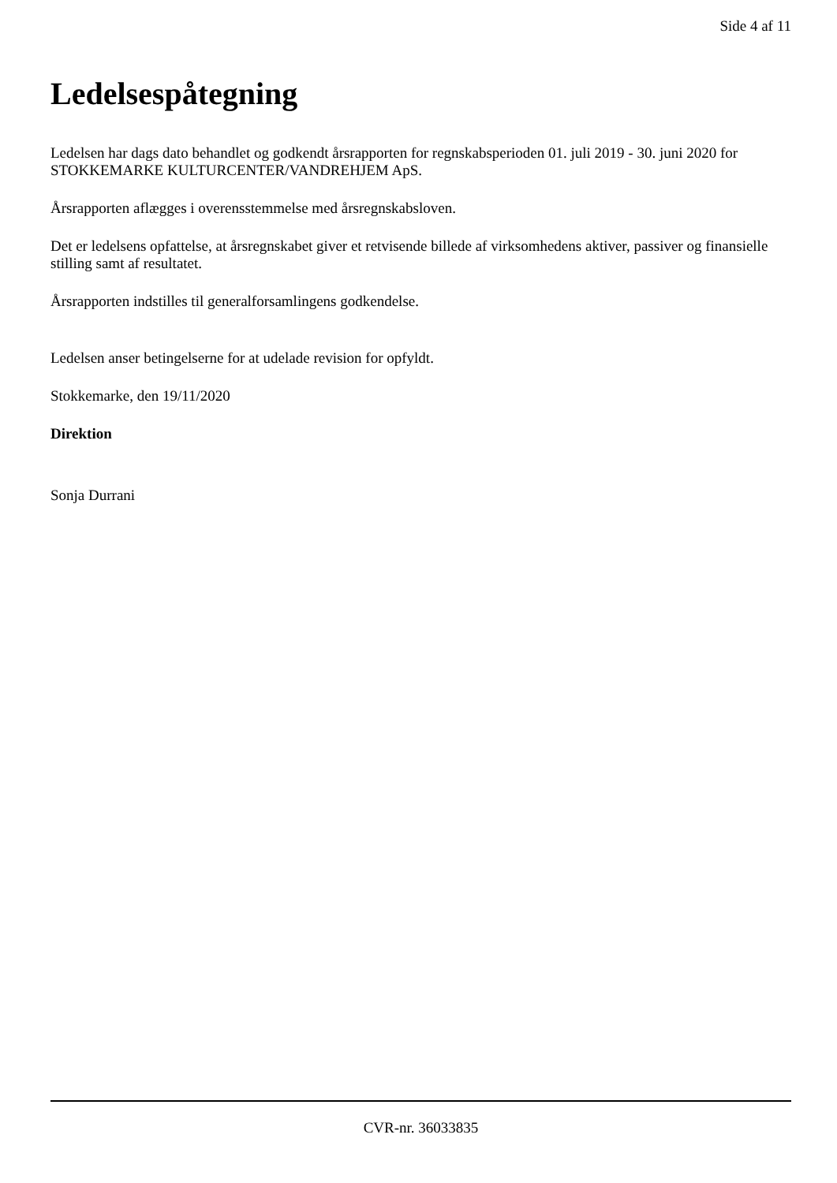Side 4 af 11
Ledelsespåtegning
Ledelsen har dags dato behandlet og godkendt årsrapporten for regnskabsperioden 01. juli 2019 - 30. juni 2020 for STOKKEMARKE KULTURCENTER/VANDREHJEM ApS.
Årsrapporten aflægges i overensstemmelse med årsregnskabsloven.
Det er ledelsens opfattelse, at årsregnskabet giver et retvisende billede af virksomhedens aktiver, passiver og finansielle stilling samt af resultatet.
Årsrapporten indstilles til generalforsamlingens godkendelse.
Ledelsen anser betingelserne for at udelade revision for opfyldt.
Stokkemarke, den 19/11/2020
Direktion
Sonja Durrani
CVR-nr. 36033835